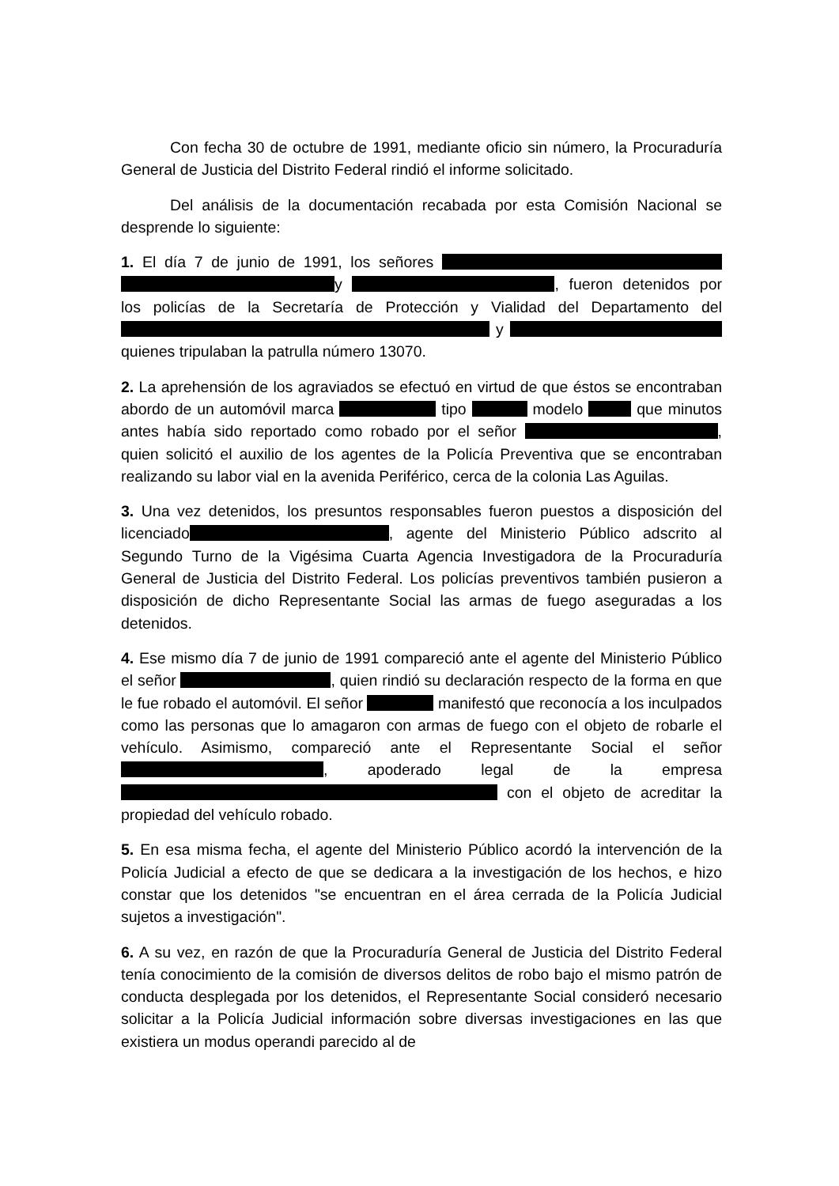Con fecha 30 de octubre de 1991, mediante oficio sin número, la Procuraduría General de Justicia del Distrito Federal rindió el informe solicitado.
Del análisis de la documentación recabada por esta Comisión Nacional se desprende lo siguiente:
1. El día 7 de junio de 1991, los señores y , fueron detenidos por los policías de la Secretaría de Protección y Vialidad del Departamento del y quienes tripulaban la patrulla número 13070.
2. La aprehensión de los agraviados se efectuó en virtud de que éstos se encontraban abordo de un automóvil marca tipo modelo que minutos antes había sido reportado como robado por el señor , quien solicitó el auxilio de los agentes de la Policía Preventiva que se encontraban realizando su labor vial en la avenida Periférico, cerca de la colonia Las Aguilas.
3. Una vez detenidos, los presuntos responsables fueron puestos a disposición del licenciado , agente del Ministerio Público adscrito al Segundo Turno de la Vigésima Cuarta Agencia Investigadora de la Procuraduría General de Justicia del Distrito Federal. Los policías preventivos también pusieron a disposición de dicho Representante Social las armas de fuego aseguradas a los detenidos.
4. Ese mismo día 7 de junio de 1991 compareció ante el agente del Ministerio Público el señor , quien rindió su declaración respecto de la forma en que le fue robado el automóvil. El señor manifestó que reconocía a los inculpados como las personas que lo amagaron con armas de fuego con el objeto de robarle el vehículo. Asimismo, compareció ante el Representante Social el señor , apoderado legal de la empresa con el objeto de acreditar la propiedad del vehículo robado.
5. En esa misma fecha, el agente del Ministerio Público acordó la intervención de la Policía Judicial a efecto de que se dedicara a la investigación de los hechos, e hizo constar que los detenidos "se encuentran en el área cerrada de la Policía Judicial sujetos a investigación".
6. A su vez, en razón de que la Procuraduría General de Justicia del Distrito Federal tenía conocimiento de la comisión de diversos delitos de robo bajo el mismo patrón de conducta desplegada por los detenidos, el Representante Social consideró necesario solicitar a la Policía Judicial información sobre diversas investigaciones en las que existiera un modus operandi parecido al de